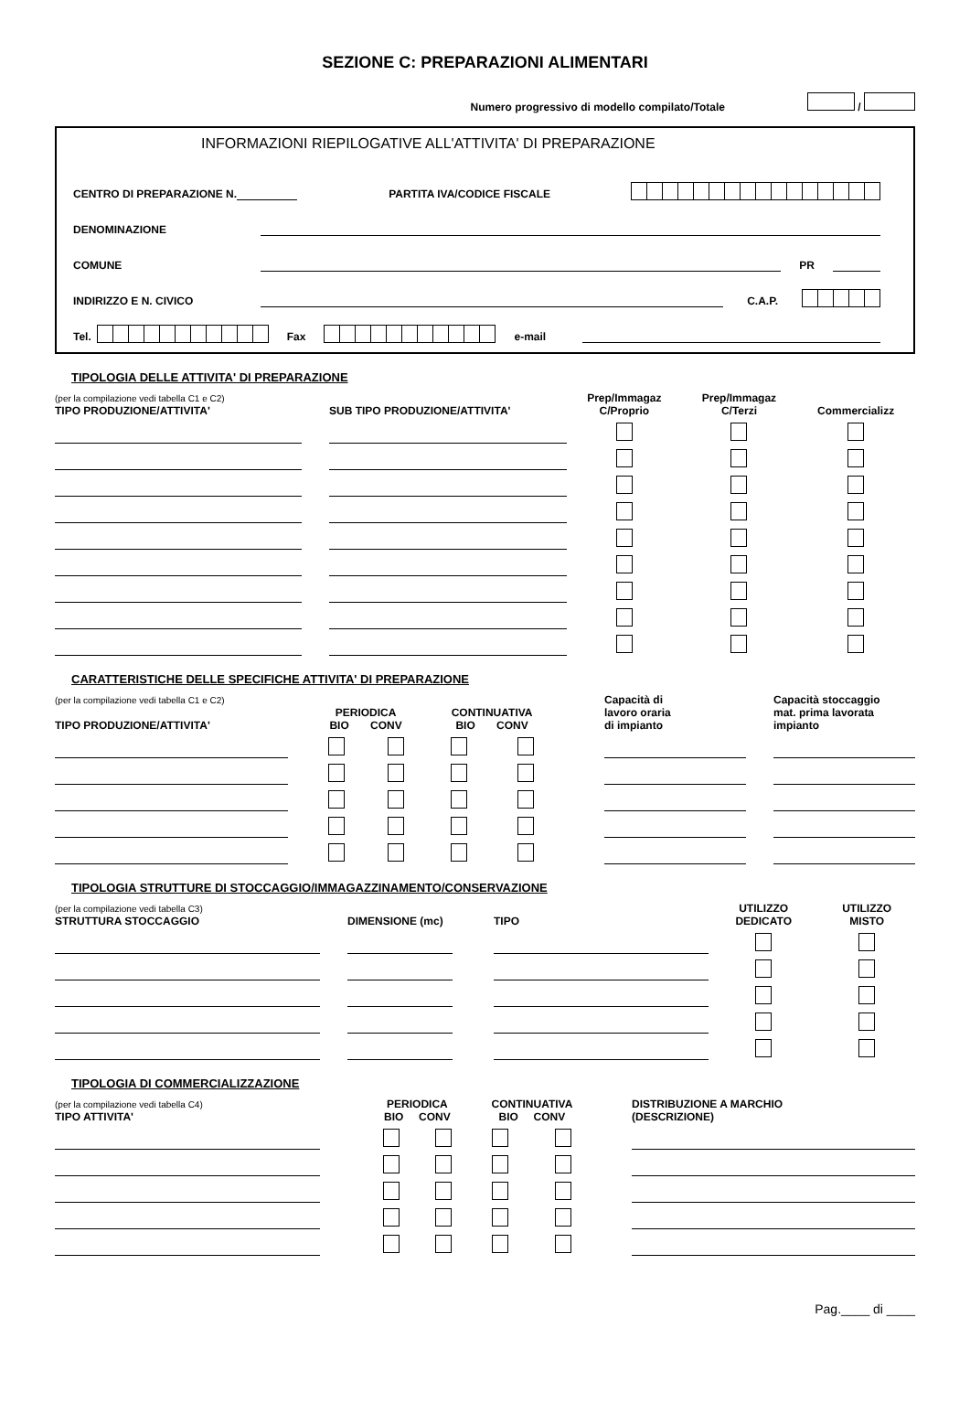SEZIONE C: PREPARAZIONI ALIMENTARI
Numero progressivo di modello compilato/Totale /
INFORMAZIONI RIEPILOGATIVE ALL'ATTIVITA' DI PREPARAZIONE
CENTRO DI PREPARAZIONE N.
PARTITA IVA/CODICE FISCALE
DENOMINAZIONE
COMUNE
PR
INDIRIZZO E N. CIVICO
C.A.P.
Tel. Fax e-mail
TIPOLOGIA DELLE ATTIVITA' DI PREPARAZIONE
| (per la compilazione vedi tabella C1 e C2) TIPO PRODUZIONE/ATTIVITA' | | SUB TIPO PRODUZIONE/ATTIVITA' | Prep/Immagaz C/Proprio | Prep/Immagaz C/Terzi | Commercializz |
| --- | --- | --- | --- | --- | --- |
CARATTERISTICHE DELLE SPECIFICHE ATTIVITA' DI PREPARAZIONE
| (per la compilazione vedi tabella C1 e C2) TIPO PRODUZIONE/ATTIVITA' | | PERIODICA BIO CONV | | CONTINUATIVA BIO CONV | | | Capacità di lavoro oraria di impianto | | Capacità stoccaggio mat. prima lavorata impianto |
| --- | --- | --- | --- | --- | --- | --- | --- | --- | --- |
TIPOLOGIA STRUTTURE DI STOCCAGGIO/IMMAGAZZINAMENTO/CONSERVAZIONE
| (per la compilazione vedi tabella C3) STRUTTURA STOCCAGGIO | | DIMENSIONE (mc) | | TIPO | | UTILIZZO DEDICATO | UTILIZZO MISTO |
| --- | --- | --- | --- | --- | --- | --- | --- |
TIPOLOGIA DI COMMERCIALIZZAZIONE
| (per la compilazione vedi tabella C4) TIPO ATTIVITA' | | PERIODICA BIO CONV | | CONTINUATIVA BIO CONV | | | DISTRIBUZIONE A MARCHIO (DESCRIZIONE) |
| --- | --- | --- | --- | --- | --- | --- | --- |
Pag.____ di ____